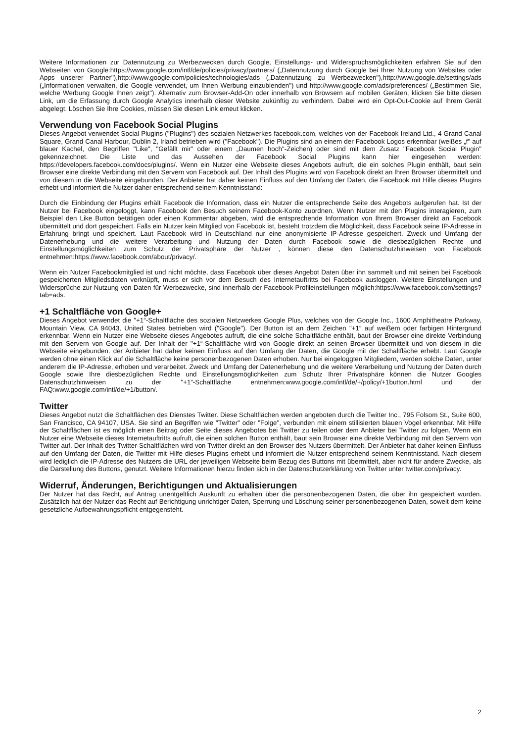Weitere Informationen zur Datennutzung zu Werbezwecken durch Google, Einstellungs- und Widerspruchsmöglichkeiten erfahren Sie auf den Webseiten von Google:https://www.google.com/intl/de/policies/privacy/partners/ („Datennutzung durch Google bei Ihrer Nutzung von Websites oder Apps unserer Partner"),http://www.google.com/policies/technologies/ads („Datennutzung zu Werbezwecken"),http://www.google.de/settings/ads („Informationen verwalten, die Google verwendet, um Ihnen Werbung einzublenden") und http://www.google.com/ads/preferences/ („Bestimmen Sie, welche Werbung Google Ihnen zeigt"). Alternativ zum Browser-Add-On oder innerhalb von Browsern auf mobilen Geräten, klicken Sie bitte diesen Link, um die Erfassung durch Google Analytics innerhalb dieser Website zukünftig zu verhindern. Dabei wird ein Opt-Out-Cookie auf Ihrem Gerät abgelegt. Löschen Sie Ihre Cookies, müssen Sie diesen Link erneut klicken.
Verwendung von Facebook Social Plugins
Dieses Angebot verwendet Social Plugins ("Plugins") des sozialen Netzwerkes facebook.com, welches von der Facebook Ireland Ltd., 4 Grand Canal Square, Grand Canal Harbour, Dublin 2, Irland betrieben wird ("Facebook"). Die Plugins sind an einem der Facebook Logos erkennbar (weißes „f" auf blauer Kachel, den Begriffen "Like", "Gefällt mir" oder einem „Daumen hoch"-Zeichen) oder sind mit dem Zusatz "Facebook Social Plugin" gekennzeichnet. Die Liste und das Aussehen der Facebook Social Plugins kann hier eingesehen werden: https://developers.facebook.com/docs/plugins/. Wenn ein Nutzer eine Webseite dieses Angebots aufruft, die ein solches Plugin enthält, baut sein Browser eine direkte Verbindung mit den Servern von Facebook auf. Der Inhalt des Plugins wird von Facebook direkt an Ihren Browser übermittelt und von diesem in die Webseite eingebunden. Der Anbieter hat daher keinen Einfluss auf den Umfang der Daten, die Facebook mit Hilfe dieses Plugins erhebt und informiert die Nutzer daher entsprechend seinem Kenntnisstand:
Durch die Einbindung der Plugins erhält Facebook die Information, dass ein Nutzer die entsprechende Seite des Angebots aufgerufen hat. Ist der Nutzer bei Facebook eingeloggt, kann Facebook den Besuch seinem Facebook-Konto zuordnen. Wenn Nutzer mit den Plugins interagieren, zum Beispiel den Like Button betätigen oder einen Kommentar abgeben, wird die entsprechende Information von Ihrem Browser direkt an Facebook übermittelt und dort gespeichert. Falls ein Nutzer kein Mitglied von Facebook ist, besteht trotzdem die Möglichkeit, dass Facebook seine IP-Adresse in Erfahrung bringt und speichert. Laut Facebook wird in Deutschland nur eine anonymisierte IP-Adresse gespeichert. Zweck und Umfang der Datenerhebung und die weitere Verarbeitung und Nutzung der Daten durch Facebook sowie die diesbezüglichen Rechte und Einstellungsmöglichkeiten zum Schutz der Privatsphäre der Nutzer , können diese den Datenschutzhinweisen von Facebook entnehmen:https://www.facebook.com/about/privacy/.
Wenn ein Nutzer Facebookmitglied ist und nicht möchte, dass Facebook über dieses Angebot Daten über ihn sammelt und mit seinen bei Facebook gespeicherten Mitgliedsdaten verknüpft, muss er sich vor dem Besuch des Internetauftritts bei Facebook ausloggen. Weitere Einstellungen und Widersprüche zur Nutzung von Daten für Werbezwecke, sind innerhalb der Facebook-Profileinstellungen möglich:https://www.facebook.com/settings?tab=ads.
+1 Schaltfläche von Google+
Dieses Angebot verwendet die "+1“-Schaltfläche des sozialen Netzwerkes Google Plus, welches von der Google Inc., 1600 Amphitheatre Parkway, Mountain View, CA 94043, United States betrieben wird ("Google"). Der Button ist an dem Zeichen "+1“ auf weißem oder farbigen Hintergrund erkennbar. Wenn ein Nutzer eine Webseite dieses Angebotes aufruft, die eine solche Schaltfläche enthält, baut der Browser eine direkte Verbindung mit den Servern von Google auf. Der Inhalt der "+1“-Schaltfläche wird von Google direkt an seinen Browser übermittelt und von diesem in die Webseite eingebunden. der Anbieter hat daher keinen Einfluss auf den Umfang der Daten, die Google mit der Schaltfläche erhebt. Laut Google werden ohne einen Klick auf die Schaltfläche keine personenbezogenen Daten erhoben. Nur bei eingeloggten Mitgliedern, werden solche Daten, unter anderem die IP-Adresse, erhoben und verarbeitet. Zweck und Umfang der Datenerhebung und die weitere Verarbeitung und Nutzung der Daten durch Google sowie Ihre diesbezüglichen Rechte und Einstellungsmöglichkeiten zum Schutz Ihrer Privatsphäre können die Nutzer Googles Datenschutzhinweisen zu der "+1“-Schaltfläche entnehmen:www.google.com/intl/de/+/policy/+1button.html und der FAQ:www.google.com/intl/de/+1/button/.
Twitter
Dieses Angebot nutzt die Schaltflächen des Dienstes Twitter. Diese Schaltflächen werden angeboten durch die Twitter Inc., 795 Folsom St., Suite 600, San Francisco, CA 94107, USA. Sie sind an Begriffen wie "Twitter" oder "Folge", verbunden mit einem stillisierten blauen Vogel erkennbar. Mit Hilfe der Schaltflächen ist es möglich einen Beitrag oder Seite dieses Angebotes bei Twitter zu teilen oder dem Anbieter bei Twitter zu folgen. Wenn ein Nutzer eine Webseite dieses Internetauftritts aufruft, die einen solchen Button enthält, baut sein Browser eine direkte Verbindung mit den Servern von Twitter auf. Der Inhalt des Twitter-Schaltflächen wird von Twitter direkt an den Browser des Nutzers übermittelt. Der Anbieter hat daher keinen Einfluss auf den Umfang der Daten, die Twitter mit Hilfe dieses Plugins erhebt und informiert die Nutzer entsprechend seinem Kenntnisstand. Nach diesem wird lediglich die IP-Adresse des Nutzers die URL der jeweiligen Webseite beim Bezug des Buttons mit übermittelt, aber nicht für andere Zwecke, als die Darstellung des Buttons, genutzt. Weitere Informationen hierzu finden sich in der Datenschutzerklärung von Twitter unter twitter.com/privacy.
Widerruf, Änderungen, Berichtigungen und Aktualisierungen
Der Nutzer hat das Recht, auf Antrag unentgeltlich Auskunft zu erhalten über die personenbezogenen Daten, die über ihn gespeichert wurden. Zusätzlich hat der Nutzer das Recht auf Berichtigung unrichtiger Daten, Sperrung und Löschung seiner personenbezogenen Daten, soweit dem keine gesetzliche Aufbewahrungspflicht entgegensteht.
2